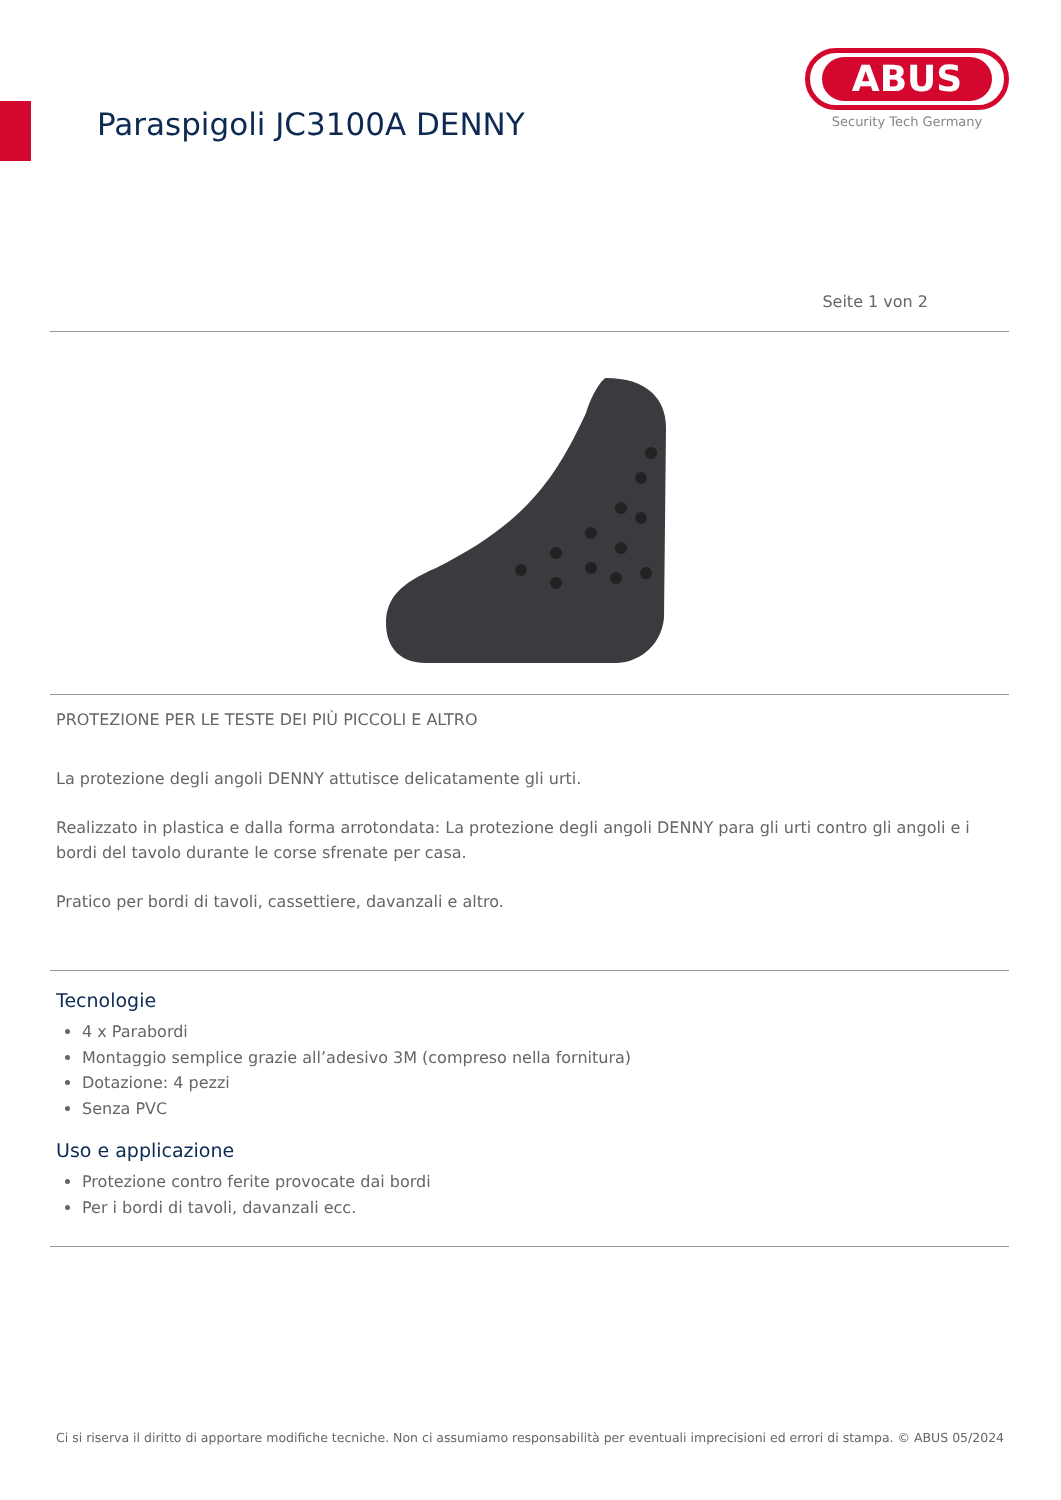Paraspigoli JC3100A DENNY
ABUS
Security Tech Germany
Seite 1 von 2
PROTEZIONE PER LE TESTE DEI PIÙ PICCOLI E ALTRO
La protezione degli angoli DENNY attutisce delicatamente gli urti.
Realizzato in plastica e dalla forma arrotondata: La protezione degli angoli DENNY para gli urti contro gli angoli e i bordi del tavolo durante le corse sfrenate per casa.
Pratico per bordi di tavoli, cassettiere, davanzali e altro.
Tecnologie
4 x Parabordi
Montaggio semplice grazie all’adesivo 3M (compreso nella fornitura)
Dotazione: 4 pezzi
Senza PVC
Uso e applicazione
Protezione contro ferite provocate dai bordi
Per i bordi di tavoli, davanzali ecc.
Ci si riserva il diritto di apportare modifiche tecniche. Non ci assumiamo responsabilità per eventuali imprecisioni ed errori di stampa. © ABUS 05/2024